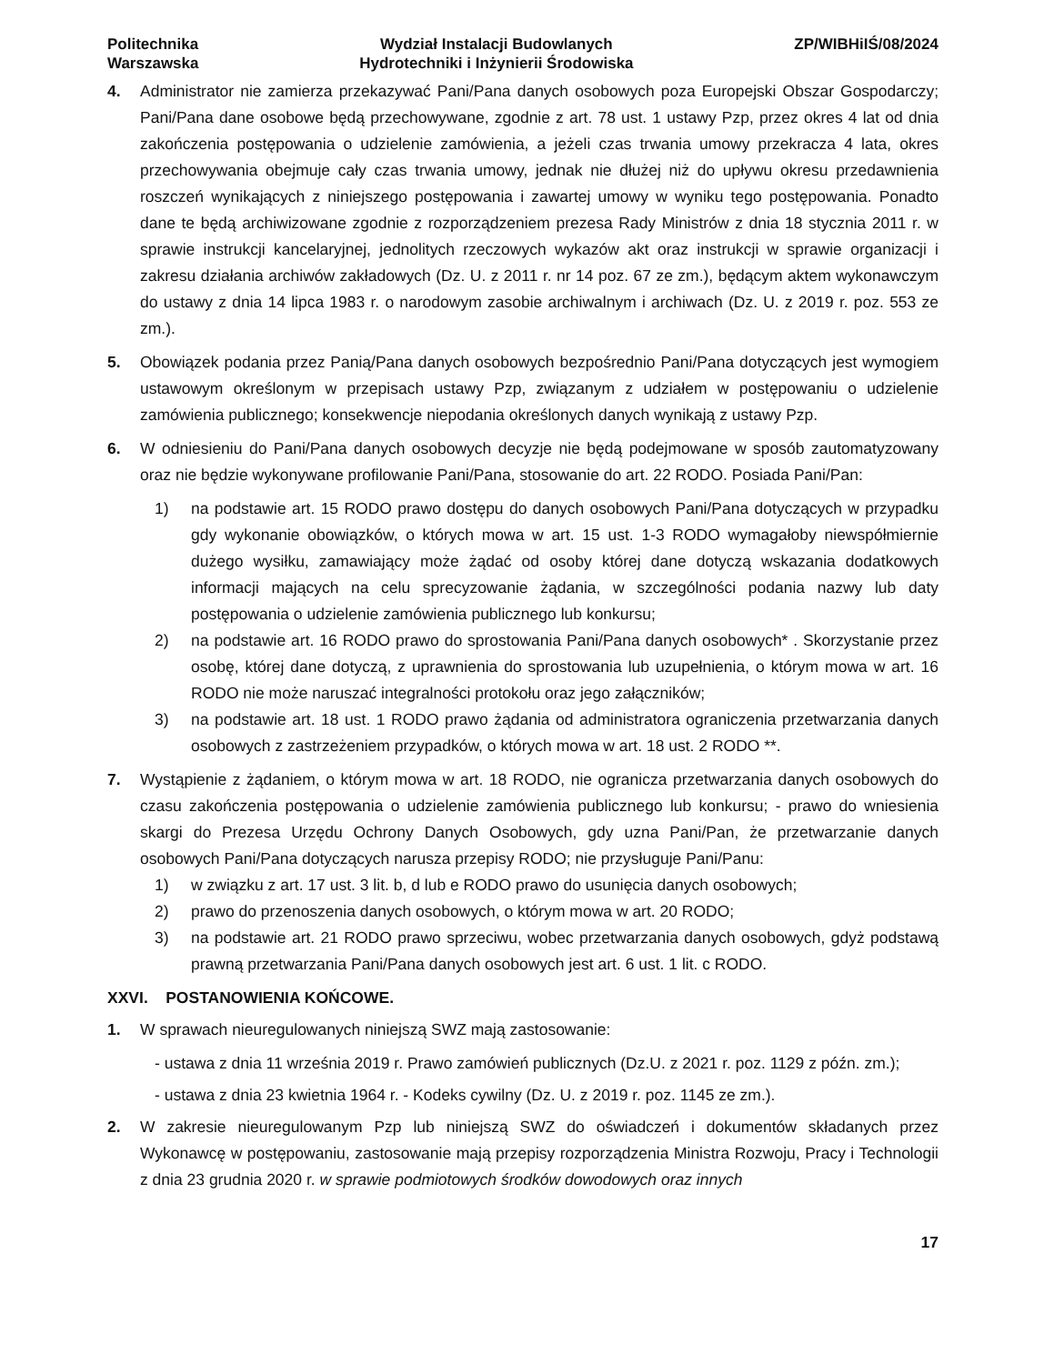Politechnika
Warszawska
Wydział Instalacji Budowlanych
Hydrotechniki i Inżynierii Środowiska
ZP/WIBHiIŚ/08/2024
4. Administrator nie zamierza przekazywać Pani/Pana danych osobowych poza Europejski Obszar Gospodarczy; Pani/Pana dane osobowe będą przechowywane, zgodnie z art. 78 ust. 1 ustawy Pzp, przez okres 4 lat od dnia zakończenia postępowania o udzielenie zamówienia, a jeżeli czas trwania umowy przekracza 4 lata, okres przechowywania obejmuje cały czas trwania umowy, jednak nie dłużej niż do upływu okresu przedawnienia roszczeń wynikających z niniejszego postępowania i zawartej umowy w wyniku tego postępowania. Ponadto dane te będą archiwizowane zgodnie z rozporządzeniem prezesa Rady Ministrów z dnia 18 stycznia 2011 r. w sprawie instrukcji kancelaryjnej, jednolitych rzeczowych wykazów akt oraz instrukcji w sprawie organizacji i zakresu działania archiwów zakładowych (Dz. U. z 2011 r. nr 14 poz. 67 ze zm.), będącym aktem wykonawczym do ustawy z dnia 14 lipca 1983 r. o narodowym zasobie archiwalnym i archiwach (Dz. U. z 2019 r. poz. 553 ze zm.).
5. Obowiązek podania przez Panią/Pana danych osobowych bezpośrednio Pani/Pana dotyczących jest wymogiem ustawowym określonym w przepisach ustawy Pzp, związanym z udziałem w postępowaniu o udzielenie zamówienia publicznego; konsekwencje niepodania określonych danych wynikają z ustawy Pzp.
6. W odniesieniu do Pani/Pana danych osobowych decyzje nie będą podejmowane w sposób zautomatyzowany oraz nie będzie wykonywane profilowanie Pani/Pana, stosowanie do art. 22 RODO. Posiada Pani/Pan:
1) na podstawie art. 15 RODO prawo dostępu do danych osobowych Pani/Pana dotyczących w przypadku gdy wykonanie obowiązków, o których mowa w art. 15 ust. 1-3 RODO wymagałoby niewspółmiernie dużego wysiłku, zamawiający może żądać od osoby której dane dotyczą wskazania dodatkowych informacji mających na celu sprecyzowanie żądania, w szczególności podania nazwy lub daty postępowania o udzielenie zamówienia publicznego lub konkursu;
2) na podstawie art. 16 RODO prawo do sprostowania Pani/Pana danych osobowych* . Skorzystanie przez osobę, której dane dotyczą, z uprawnienia do sprostowania lub uzupełnienia, o którym mowa w art. 16 RODO nie może naruszać integralności protokołu oraz jego załączników;
3) na podstawie art. 18 ust. 1 RODO prawo żądania od administratora ograniczenia przetwarzania danych osobowych z zastrzeżeniem przypadków, o których mowa w art. 18 ust. 2 RODO **.
7. Wystąpienie z żądaniem, o którym mowa w art. 18 RODO, nie ogranicza przetwarzania danych osobowych do czasu zakończenia postępowania o udzielenie zamówienia publicznego lub konkursu; - prawo do wniesienia skargi do Prezesa Urzędu Ochrony Danych Osobowych, gdy uzna Pani/Pan, że przetwarzanie danych osobowych Pani/Pana dotyczących narusza przepisy RODO; nie przysługuje Pani/Panu:
1) w związku z art. 17 ust. 3 lit. b, d lub e RODO prawo do usunięcia danych osobowych;
2) prawo do przenoszenia danych osobowych, o którym mowa w art. 20 RODO;
3) na podstawie art. 21 RODO prawo sprzeciwu, wobec przetwarzania danych osobowych, gdyż podstawą prawną przetwarzania Pani/Pana danych osobowych jest art. 6 ust. 1 lit. c RODO.
XXVI. POSTANOWIENIA KOŃCOWE.
1. W sprawach nieuregulowanych niniejszą SWZ mają zastosowanie:
- ustawa z dnia 11 września 2019 r. Prawo zamówień publicznych (Dz.U. z 2021 r. poz. 1129 z późn. zm.);
- ustawa z dnia 23 kwietnia 1964 r. - Kodeks cywilny (Dz. U. z 2019 r. poz. 1145 ze zm.).
2. W zakresie nieuregulowanym Pzp lub niniejszą SWZ do oświadczeń i dokumentów składanych przez Wykonawcę w postępowaniu, zastosowanie mają przepisy rozporządzenia Ministra Rozwoju, Pracy i Technologii z dnia 23 grudnia 2020 r. w sprawie podmiotowych środków dowodowych oraz innych
17